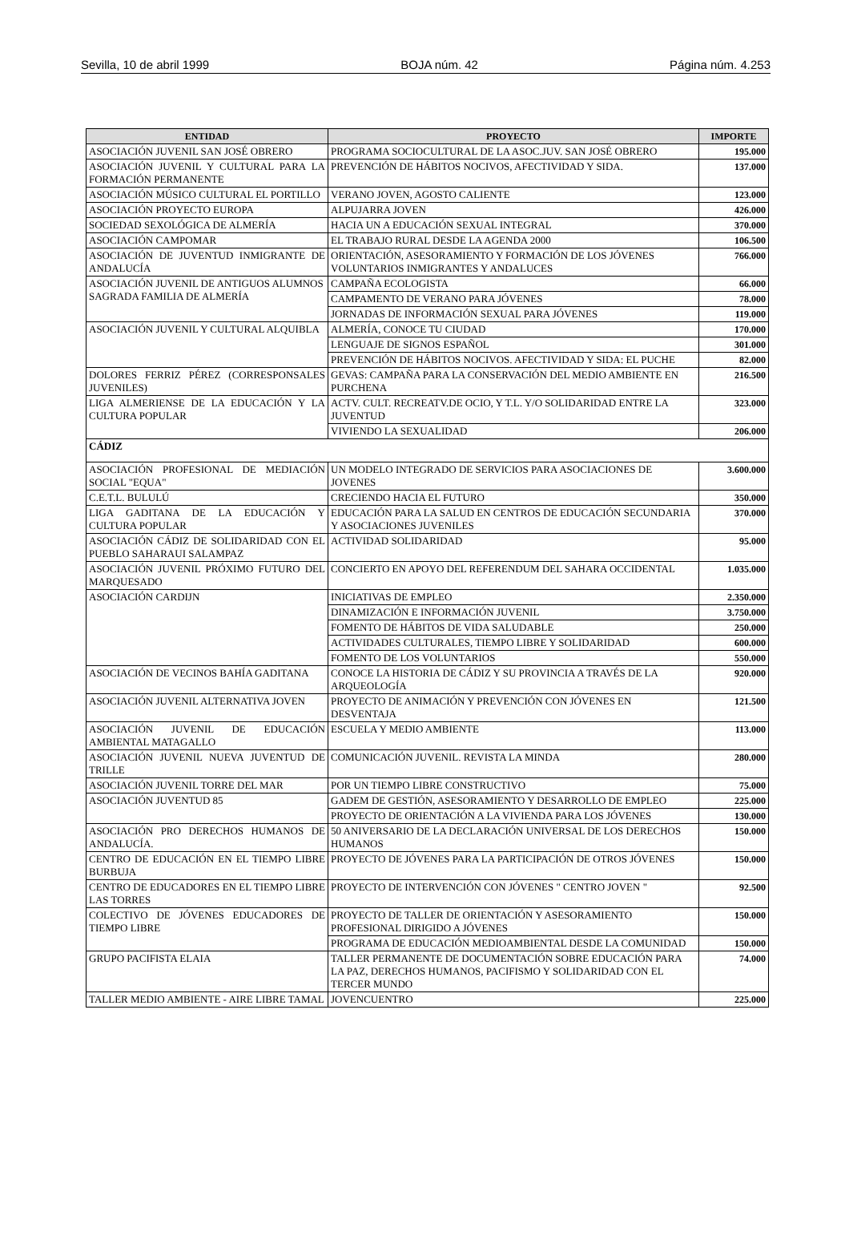Sevilla, 10 de abril 1999 BOJA núm. 42 Página núm. 4.253
| ENTIDAD | PROYECTO | IMPORTE |
| --- | --- | --- |
| ASOCIACIÓN JUVENIL SAN JOSÉ OBRERO | PROGRAMA SOCIOCULTURAL DE LA ASOC.JUV. SAN JOSÉ OBRERO | 195.000 |
| ASOCIACIÓN JUVENIL Y CULTURAL PARA LA FORMACIÓN PERMANENTE | PREVENCIÓN DE HÁBITOS NOCIVOS, AFECTIVIDAD Y SIDA. | 137.000 |
| ASOCIACIÓN MÚSICO CULTURAL EL PORTILLO | VERANO JOVEN, AGOSTO CALIENTE | 123.000 |
| ASOCIACIÓN PROYECTO EUROPA | ALPUJARRA JOVEN | 426.000 |
| SOCIEDAD SEXOLÓGICA DE ALMERÍA | HACIA UN A EDUCACIÓN SEXUAL INTEGRAL | 370.000 |
| ASOCIACIÓN CAMPOMAR | EL TRABAJO RURAL DESDE LA AGENDA 2000 | 106.500 |
| ASOCIACIÓN DE JUVENTUD INMIGRANTE DE ANDALUCÍA | ORIENTACIÓN, ASESORAMIENTO Y FORMACIÓN DE LOS JÓVENES VOLUNTARIOS INMIGRANTES Y ANDALUCES | 766.000 |
| ASOCIACIÓN JUVENIL DE ANTIGUOS ALUMNOS SAGRADA FAMILIA DE ALMERÍA | CAMPAÑA ECOLOGISTA | 66.000 |
| | CAMPAMENTO DE VERANO PARA JÓVENES | 78.000 |
| | JORNADAS DE INFORMACIÓN SEXUAL PARA JÓVENES | 119.000 |
| ASOCIACIÓN JUVENIL Y CULTURAL ALQUIBLA | ALMERÍA, CONOCE TU CIUDAD | 170.000 |
| | LENGUAJE DE SIGNOS ESPAÑOL | 301.000 |
| | PREVENCIÓN DE HÁBITOS NOCIVOS. AFECTIVIDAD Y SIDA: EL PUCHE | 82.000 |
| DOLORES FERRIZ PÉREZ (CORRESPONSALES JUVENILES) | GEVAS: CAMPAÑA PARA LA CONSERVACIÓN DEL MEDIO AMBIENTE EN PURCHENA | 216.500 |
| LIGA ALMERIENSE DE LA EDUCACIÓN Y LA CULTURA POPULAR | ACTV. CULT. RECREATV.DE OCIO, Y T.L. Y/O SOLIDARIDAD ENTRE LA JUVENTUD | 323.000 |
| | VIVIENDO LA SEXUALIDAD | 206.000 |
| CÁDIZ | | |
| ASOCIACIÓN PROFESIONAL DE MEDIACIÓN SOCIAL "EQUA" | UN MODELO INTEGRADO DE SERVICIOS PARA ASOCIACIONES DE JOVENES | 3.600.000 |
| C.E.T.L. BULULÚ | CRECIENDO HACIA EL FUTURO | 350.000 |
| LIGA GADITANA DE LA EDUCACIÓN Y CULTURA POPULAR | EDUCACIÓN PARA LA SALUD EN CENTROS DE EDUCACIÓN SECUNDARIA Y ASOCIACIONES JUVENILES | 370.000 |
| ASOCIACIÓN CÁDIZ DE SOLIDARIDAD CON EL PUEBLO SAHARAUI SALAMPAZ | ACTIVIDAD SOLIDARIDAD | 95.000 |
| ASOCIACIÓN JUVENIL PRÓXIMO FUTURO DEL MARQUESADO | CONCIERTO EN APOYO DEL REFERENDUM DEL SAHARA OCCIDENTAL | 1.035.000 |
| ASOCIACIÓN CARDIJN | INICIATIVAS DE EMPLEO | 2.350.000 |
| | DINAMIZACIÓN E INFORMACIÓN JUVENIL | 3.750.000 |
| | FOMENTO DE HÁBITOS DE VIDA SALUDABLE | 250.000 |
| | ACTIVIDADES CULTURALES, TIEMPO LIBRE Y SOLIDARIDAD | 600.000 |
| | FOMENTO DE LOS VOLUNTARIOS | 550.000 |
| ASOCIACIÓN DE VECINOS BAHÍA GADITANA | CONOCE LA HISTORIA DE CÁDIZ Y SU PROVINCIA A TRAVÉS DE LA ARQUEOLOGÍA | 920.000 |
| ASOCIACIÓN JUVENIL ALTERNATIVA JOVEN | PROYECTO DE ANIMACIÓN Y PREVENCIÓN CON JÓVENES EN DESVENTAJA | 121.500 |
| ASOCIACIÓN JUVENIL DE EDUCACIÓN AMBIENTAL MATAGALLO | ESCUELA Y MEDIO AMBIENTE | 113.000 |
| ASOCIACIÓN JUVENIL NUEVA JUVENTUD DE TRILLE | COMUNICACIÓN JUVENIL. REVISTA LA MINDA | 280.000 |
| ASOCIACIÓN JUVENIL TORRE DEL MAR | POR UN TIEMPO LIBRE CONSTRUCTIVO | 75.000 |
| ASOCIACIÓN JUVENTUD 85 | GADEM DE GESTIÓN, ASESORAMIENTO Y DESARROLLO DE EMPLEO | 225.000 |
| | PROYECTO DE ORIENTACIÓN A LA VIVIENDA PARA LOS JÓVENES | 130.000 |
| ASOCIACIÓN PRO DERECHOS HUMANOS DE ANDALUCÍA. | 50 ANIVERSARIO DE LA DECLARACIÓN UNIVERSAL DE LOS DERECHOS HUMANOS | 150.000 |
| CENTRO DE EDUCACIÓN EN EL TIEMPO LIBRE BURBUJA | PROYECTO DE JÓVENES PARA LA PARTICIPACIÓN DE OTROS JÓVENES | 150.000 |
| CENTRO DE EDUCADORES EN EL TIEMPO LIBRE LAS TORRES | PROYECTO DE INTERVENCIÓN CON JÓVENES " CENTRO JOVEN " | 92.500 |
| COLECTIVO DE JÓVENES EDUCADORES DE TIEMPO LIBRE | PROYECTO DE TALLER DE ORIENTACIÓN Y ASESORAMIENTO PROFESIONAL DIRIGIDO A JÓVENES | 150.000 |
| | PROGRAMA DE EDUCACIÓN MEDIOAMBIENTAL DESDE LA COMUNIDAD | 150.000 |
| GRUPO PACIFISTA ELAIA | TALLER PERMANENTE DE DOCUMENTACIÓN SOBRE EDUCACIÓN PARA LA PAZ, DERECHOS HUMANOS, PACIFISMO Y SOLIDARIDAD CON EL TERCER MUNDO | 74.000 |
| TALLER MEDIO AMBIENTE - AIRE LIBRE TAMAL | JOVENCUENTRO | 225.000 |